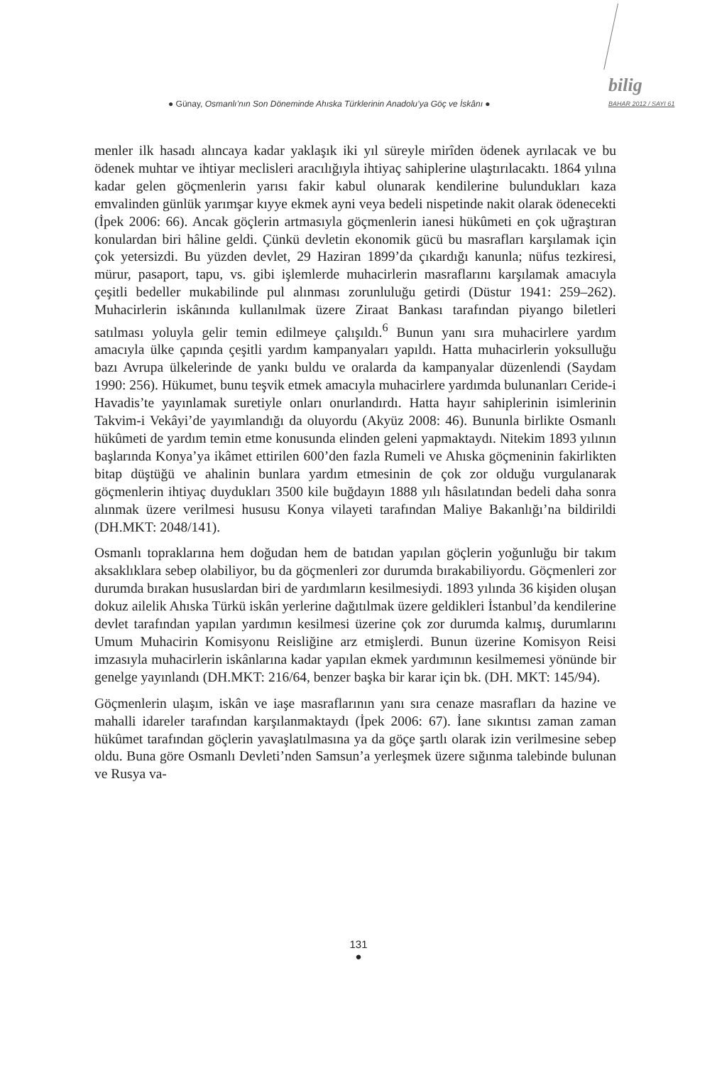● Günay, Osmanlı’nın Son Döneminde Ahıska Türklerinin Anadolu’ya Göç ve İskânı ●
bilig
BAHAR 2012 / SAYI 61
menler ilk hasadı alıncaya kadar yaklaşık iki yıl süreyle mirîden ödenek ayrılacak ve bu ödenek muhtar ve ihtiyar meclisleri aracılığıyla ihtiyaç sahiplerine ulaştırılacaktı. 1864 yılına kadar gelen göçmenlerin yarısı fakir kabul olunarak kendilerine bulundukları kaza emvalinden günlük yarımşar kıyye ekmek ayni veya bedeli nispetinde nakit olarak ödenecekti (İpek 2006: 66). Ancak göçlerin artmasıyla göçmenlerin ianesi hükûmeti en çok uğraştıran konulardan biri hâline geldi. Çünkü devletin ekonomik gücü bu masrafları karşılamak için çok yetersizdi. Bu yüzden devlet, 29 Haziran 1899’da çıkardığı kanunla; nüfus tezkiresi, mürur, pasaport, tapu, vs. gibi işlemlerde muhacirlerin masraflarını karşılamak amacıyla çeşitli bedeller mukabilinde pul alınması zorunluluğu getirdi (Düstur 1941: 259–262). Muhacirlerin iskânında kullanılmak üzere Ziraat Bankası tarafından piyango biletleri satılması yoluyla gelir temin edilmeye çalışıldı.<sup>6</sup> Bunun yanı sıra muhacirlere yardım amacıyla ülke çapında çeşitli yardım kampanyaları yapıldı. Hatta muhacirlerin yoksulluğu bazı Avrupa ülkelerinde de yankı buldu ve oralarda da kampanyalar düzenlendi (Saydam 1990: 256). Hükumet, bunu teşvik etmek amacıyla muhacirlere yardımda bulunanları Ceride-i Havadis’te yayınlamak suretiyle onları onurlandırdı. Hatta hayır sahiplerinin isimlerinin Takvim-i Vekâyi’de yayımlandığı da oluyordu (Akyüz 2008: 46). Bununla birlikte Osmanlı hükûmeti de yardım temin etme konusunda elinden geleni yapmaktaydı. Nitekim 1893 yılının başlarında Konya’ya ikâmet ettirilen 600’den fazla Rumeli ve Ahıska göçmeninin fakirlikten bitap düştüğü ve ahalinin bunlara yardım etmesinin de çok zor olduğu vurgulanarak göçmenlerin ihtiyaç duydukları 3500 kile buğdayın 1888 yılı hâsılatından bedeli daha sonra alınmak üzere verilmesi hususu Konya vilayeti tarafından Maliye Bakanlığı’na bildirildi (DH.MKT: 2048/141).
Osmanlı topraklarına hem doğudan hem de batıdan yapılan göçlerin yoğunluğu bir takım aksaklıklara sebep olabiliyor, bu da göçmenleri zor durumda bırakabiliyordu. Göçmenleri zor durumda bırakan hususlardan biri de yardımların kesilmesiydi. 1893 yılında 36 kişiden oluşan dokuz ailelik Ahıska Türkü iskân yerlerine dağıtılmak üzere geldikleri İstanbul’da kendilerine devlet tarafından yapılan yardımın kesilmesi üzerine çok zor durumda kalmış, durumlarını Umum Muhacirin Komisyonu Reisliğine arz etmişlerdi. Bunun üzerine Komisyon Reisi imzasıyla muhacirlerin iskânlarına kadar yapılan ekmek yardımının kesilmemesi yönünde bir genelge yayınlandı (DH.MKT: 216/64, benzer başka bir karar için bk. (DH. MKT: 145/94).
Göçmenlerin ulaşım, iskân ve iaşe masraflarının yanı sıra cenaze masrafları da hazine ve mahalli idareler tarafından karşılanmaktaydı (İpek 2006: 67). İane sıkıntısı zaman zaman hükûmet tarafından göçlerin yavaşlatılmasına ya da göçe şartlı olarak izin verilmesine sebep oldu. Buna göre Osmanlı Devleti’nden Samsun’a yerleşmek üzere sığınma talebinde bulunan ve Rusya va-
131
●